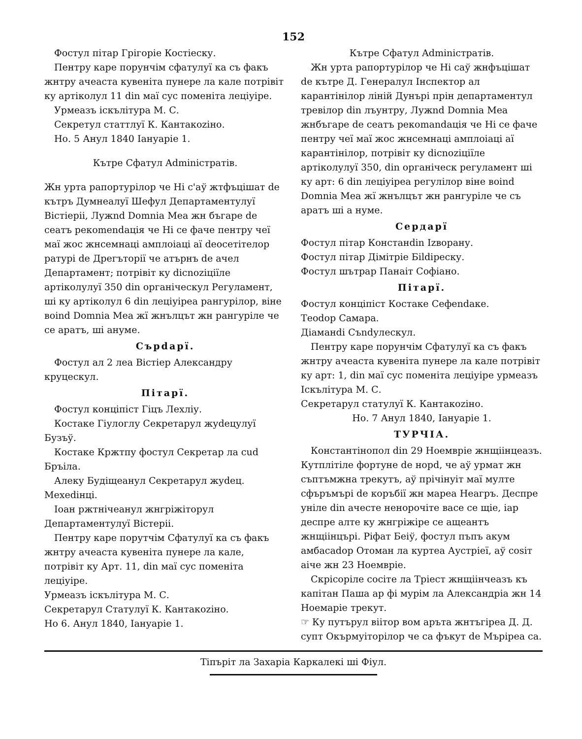152
Фостул пітар Грігоріе Костіеску.
Пентру каре порунчім сфатулуї ка съ факъ жнтру ачеаста кувеніта пунере ла кале потрівіт ку артіколул 11 din маї сус поменіта леціуіре.
Урмеазъ іскълітура М. С.
Секретул статтлуї К. Кантакоzіно.
Но. 5 Анул 1840 Іануаріе 1.
Кътре Сфатул Adminicтратів.
Жн урта рапортурілор че Ні с'аў жтфъцішат de кътръ Думнеалуї Шефул Департаментулуї Вістіеріі, Лужnd Domnia Меа жн бъгаре de сеатъ рекоmendація че Ні се фаче пентру чеї маї жос жнсемнаці амплоіаці аї deocетітелор ратурі de Дрегъторії че атърнъ de ачел Департамент; потрівіт ку dicnoziціїле артіколулуї 350 din органіческул Регуламент, ші ку артіколул 6 din леціуіреа рангурілор, віне воind Domnia Меа жї жнълцът жн рангуріле че се аратъ, ші ануме.
Сърdapї.
Фостул ал 2 леа Вістіер Александру круцескул.
Пітарї.
Фостул конціпіст Гіцъ Лехліу.
Костаке Гіулоглу Секретарул жуdецулуї Бузъў.
Костаке Кржтпу фостул Секретар ла сud Бръіла.
Алеку Будіщеанул Секретарул жуdeц. Мехеdінці.
Іоан ржтнічеанул жнгріжіторул Департаментулуї Вістеріі.
Пентру каре порутчім Сфатулуї ка съ факъ жнтру ачеаста кувеніта пунере ла кале, потрівіт ку Арт. 11, din маї сус поменіта леціуіре.
Урмеазъ іскълітура М. С.
Секретарул Статулуї К. Кантакоzіно.
Но 6. Анул 1840, Іануаріе 1.
Кътре Сфатул Adminicтратів.
Жн урта рапортурілор че Ні саў жнфъцішат de кътре Д. Генералул Інспектор ал карантінілор ліній Дунърі прін департаментул тревілор din лъунтру, Лужnd Domnia Меа жнбъгаре de сеатъ рекоmandація че Ні се фаче пентру чеї маї жос жнсемнаці амплоіаці аї карантінілор, потрівіт ку dicnoziціїле артіколулуї 350, din органіческ регуламент ші ку арт: 6 din леціуіреа регулілор віне воind Domnia Меа жї жнълцът жн рангуріле че съ аратъ ші а нуме.
Сердарї
Фостул пітар Констанdin Іzворану.
Фостул пітар Дімітріе Біldіреску.
Фостул шътрар Панаіт Софіано.
Пітарї.
Фостул конціпіст Костаке Сефеndаке.
Теоdор Самара.
Діаманdi Съndулескул.
Пентру каре порунчім Сфатулуї ка съ факъ жнтру ачеаста кувеніта пунере ла кале потрівіт ку арт: 1, din маї сус поменіта леціуіре урмеазъ Іскълітура М. С.
Секретарул статулуї К. Кантакоzіно.
Но. 7 Анул 1840, Іануаріе 1.
ТУРЧІА.
Константінопол din 29 Ноемвріе жнщіінцеазъ. Кутплітіле фортуне de норd, че аў урмат жн съптъмжна трекутъ, аў прічінуіт маї мулте сфъръмърі de коръбії жн мареа Неагръ. Деспре уніле din ачесте ненорочіте васе се щіе, іар деспре алте ку жнгріжіре се ащеантъ жнщіінцърі. Ріфат Беіў, фостул пъпъ акум амбасаdор Отоман ла куртеа Аустріеї, аў соsіт аіче жн 23 Ноемвріе.
Скрісоріле сосіте ла Тріест жнщіінчеазъ къ капітан Паша ар фі мурім ла Александріа жн 14 Ноемаріе трекут.
☞ Ку путърул віітор вом аръта жнтъгіреа Д. Д. супт Окърмуіторілор че са фъкут de Мъріреа са.
Тіпъріт ла Захаріа Каркалекі ші Фіул.